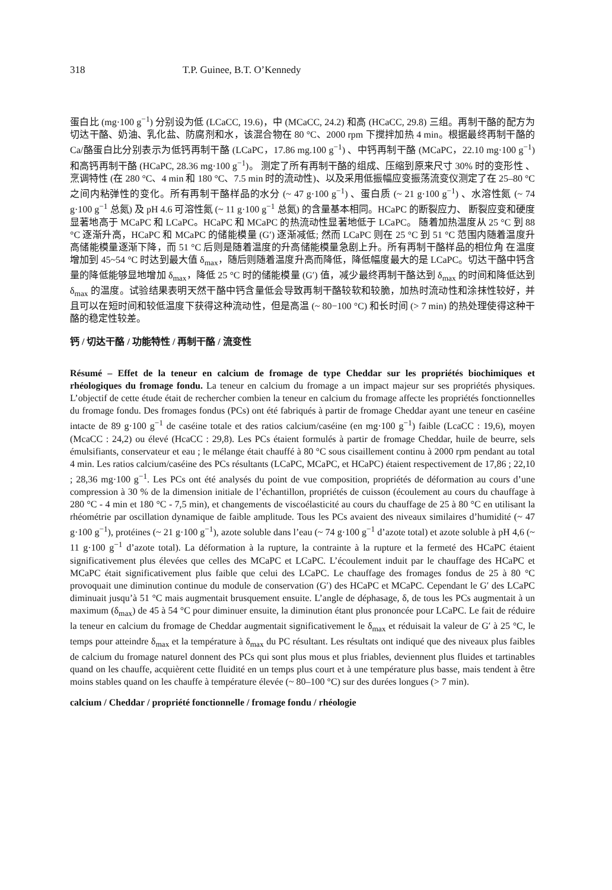318 T.P. Guinee, B.T. O’Kennedy
蛋白比 (mg·100 g<sup>−1</sup>) 分别设为低 (LCaCC, 19.6)，中 (MCaCC, 24.2) 和高 (HCaCC, 29.8) 三组。再制干酪的配方为切达干酪、奶油、乳化盐、防腐剂和水，该混合物在 80 °C、2000 rpm 下搅拌加热 4 min。根据最终再制干酪的 Ca/酪蛋白比分别表示为低钙再制干酪 (LCaPC，17.86 mg.100 g<sup>−1</sup>) 、中钙再制干酪 (MCaPC，22.10 mg·100 g<sup>−1</sup>) 和高钙再制干酪 (HCaPC, 28.36 mg·100 g<sup>−1</sup>)。 测定了所有再制干酪的组成、压缩到原来尺寸 30% 时的变形性 、 烹调特性 (在 280 °C、4 min 和 180 °C、7.5 min 时的流动性)、以及采用低振幅应变振荡流变仪测定了在 25–80 °C 之间内粘弹性的变化。所有再制干酪样品的水分 (~ 47 g·100 g<sup>−1</sup>) 、蛋白质 (~ 21 g·100 g<sup>−1</sup>) 、水溶性氮 (~ 74 g·100 g<sup>−1</sup> 总氮) 及 pH 4.6 可溶性氮 (~ 11 g·100 g<sup>−1</sup> 总氮) 的含量基本相同。HCaPC 的断裂应力、 断裂应变和硬度显著地高于 MCaPC 和 LCaPC。HCaPC 和 MCaPC 的热流动性显著地低于 LCaPC。 随着加热温度从 25 °C 到 88 °C 逐渐升高，HCaPC 和 MCaPC 的储能模量 (G′) 逐渐减低; 然而 LCaPC 则在 25 °C 到 51 °C 范围内随着温度升高储能模量逐渐下降，而 51 °C 后则是随着温度的升高储能模量急剧上升。所有再制干酪样品的相位角 在温度增加到 45~54 °C 时达到最大值 δ<sub>max</sub>，随后则随着温度升高而降低，降低幅度最大的是 LCaPC。切达干酪中钙含量的降低能够显地增加 δ<sub>max</sub>，降低 25 °C 时的储能模量 (G′) 值，减少最终再制干酪达到 δ<sub>max</sub> 的时间和降低达到 δ<sub>max</sub> 的温度。试验结果表明天然干酪中钙含量低会导致再制干酪较软和较脆，加热时流动性和涂抹性较好，并且可以在短时间和较低温度下获得这种流动性，但是高温 (~ 80−100 °C) 和长时间 (> 7 min) 的热处理使得这种干酪的稳定性较差。
钙 / 切达干酪 / 功能特性 / 再制干酪 / 流变性
Résumé – Effet de la teneur en calcium de fromage de type Cheddar sur les propriétés biochimiques et rhéologiques du fromage fondu. La teneur en calcium du fromage a un impact majeur sur ses propriétés physiques. L’objectif de cette étude était de rechercher combien la teneur en calcium du fromage affecte les propriétés fonctionnelles du fromage fondu. Des fromages fondus (PCs) ont été fabriqués à partir de fromage Cheddar ayant une teneur en caséine intacte de 89 g·100 g<sup>−1</sup> de caséine totale et des ratios calcium/caséine (en mg·100 g<sup>−1</sup>) faible (LcaCC : 19,6), moyen (McaCC : 24,2) ou élevé (HcaCC : 29,8). Les PCs étaient formulés à partir de fromage Cheddar, huile de beurre, sels émulsifiants, conservateur et eau ; le mélange était chauffé à 80 °C sous cisaillement continu à 2000 rpm pendant au total 4 min. Les ratios calcium/caséine des PCs résultants (LCaPC, MCaPC, et HCaPC) étaient respectivement de 17,86 ; 22,10 ; 28,36 mg·100 g<sup>−1</sup>. Les PCs ont été analysés du point de vue composition, propriétés de déformation au cours d’une compression à 30 % de la dimension initiale de l’échantillon, propriétés de cuisson (écoulement au cours du chauffage à 280 °C - 4 min et 180 °C - 7,5 min), et changements de viscoélasticité au cours du chauffage de 25 à 80 °C en utilisant la rhéométrie par oscillation dynamique de faible amplitude. Tous les PCs avaient des niveaux similaires d’humidité (~ 47 g·100 g<sup>−1</sup>), protéines (~ 21 g·100 g<sup>−1</sup>), azote soluble dans l’eau (~ 74 g·100 g<sup>−1</sup> d’azote total) et azote soluble à pH 4,6 (~ 11 g·100 g<sup>−1</sup> d’azote total). La déformation à la rupture, la contrainte à la rupture et la fermeté des HCaPC étaient significativement plus élevées que celles des MCaPC et LCaPC. L’écoulement induit par le chauffage des HCaPC et MCaPC était significativement plus faible que celui des LCaPC. Le chauffage des fromages fondus de 25 à 80 °C provoquait une diminution continue du module de conservation (G′) des HCaPC et MCaPC. Cependant le G′ des LCaPC diminuait jusqu’à 51 °C mais augmentait brusquement ensuite. L’angle de déphasage, δ, de tous les PCs augmentait à un maximum (δ<sub>max</sub>) de 45 à 54 °C pour diminuer ensuite, la diminution étant plus prononcée pour LCaPC. Le fait de réduire la teneur en calcium du fromage de Cheddar augmentait significativement le δ<sub>max</sub> et réduisait la valeur de G′ à 25 °C, le temps pour atteindre δ<sub>max</sub> et la température à δ<sub>max</sub> du PC résultant. Les résultats ont indiqué que des niveaux plus faibles de calcium du fromage naturel donnent des PCs qui sont plus mous et plus friables, deviennent plus fluides et tartinables quand on les chauffe, acquièrent cette fluidité en un temps plus court et à une température plus basse, mais tendent à être moins stables quand on les chauffe à température élevée (~ 80–100 °C) sur des durées longues (> 7 min).
calcium / Cheddar / propriété fonctionnelle / fromage fondu / rhéologie